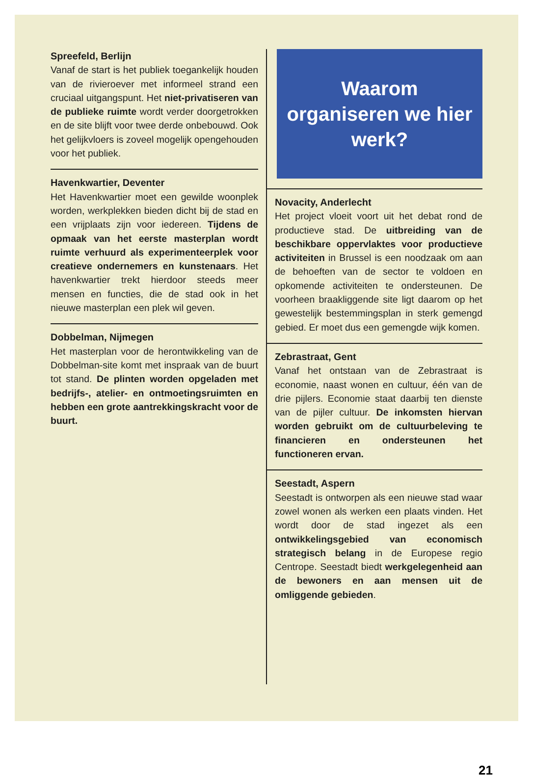Spreefeld, Berlijn
Vanaf de start is het publiek toegankelijk houden van de rivieroever met informeel strand een cruciaal uitgangspunt. Het niet-privatiseren van de publieke ruimte wordt verder doorgetrokken en de site blijft voor twee derde onbebouwd. Ook het gelijkvloers is zoveel mogelijk opengehouden voor het publiek.
Havenkwartier, Deventer
Het Havenkwartier moet een gewilde woonplek worden, werkplekken bieden dicht bij de stad en een vrijplaats zijn voor iedereen. Tijdens de opmaak van het eerste masterplan wordt ruimte verhuurd als experimenteerplek voor creatieve ondernemers en kunstenaars. Het havenkwartier trekt hierdoor steeds meer mensen en functies, die de stad ook in het nieuwe masterplan een plek wil geven.
Dobbelman, Nijmegen
Het masterplan voor de herontwikkeling van de Dobbelman-site komt met inspraak van de buurt tot stand. De plinten worden opgeladen met bedrijfs-, atelier- en ontmoetingsruimten en hebben een grote aantrekkingskracht voor de buurt.
Waarom organiseren we hier werk?
Novacity, Anderlecht
Het project vloeit voort uit het debat rond de productieve stad. De uitbreiding van de beschikbare oppervlaktes voor productieve activiteiten in Brussel is een noodzaak om aan de behoeften van de sector te voldoen en opkomende activiteiten te ondersteunen. De voorheen braakliggende site ligt daarom op het gewestelijk bestemmingsplan in sterk gemengd gebied. Er moet dus een gemengde wijk komen.
Zebrastraat, Gent
Vanaf het ontstaan van de Zebrastraat is economie, naast wonen en cultuur, één van de drie pijlers. Economie staat daarbij ten dienste van de pijler cultuur. De inkomsten hiervan worden gebruikt om de cultuurbeleving te financieren en ondersteunen het functioneren ervan.
Seestadt, Aspern
Seestadt is ontworpen als een nieuwe stad waar zowel wonen als werken een plaats vinden. Het wordt door de stad ingezet als een ontwikkelingsgebied van economisch strategisch belang in de Europese regio Centrope. Seestadt biedt werkgelegenheid aan de bewoners en aan mensen uit de omliggende gebieden.
21